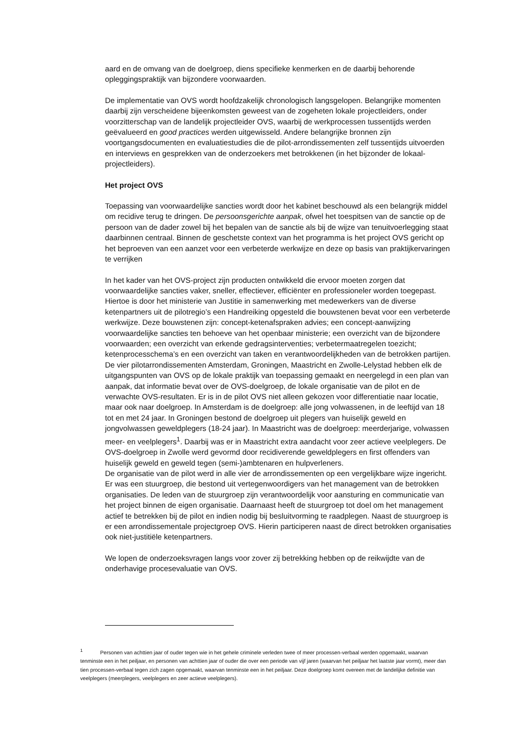aard en de omvang van de doelgroep, diens specifieke kenmerken en de daarbij behorende opleggingspraktijk van bijzondere voorwaarden.
De implementatie van OVS wordt hoofdzakelijk chronologisch langsgelopen. Belangrijke momenten daarbij zijn verscheidene bijeenkomsten geweest van de zogeheten lokale projectleiders, onder voorzitterschap van de landelijk projectleider OVS, waarbij de werkprocessen tussentijds werden geëvalueerd en good practices werden uitgewisseld. Andere belangrijke bronnen zijn voortgangsdocumenten en evaluatiestudies die de pilot-arrondissementen zelf tussentijds uitvoerden en interviews en gesprekken van de onderzoekers met betrokkenen (in het bijzonder de lokaal-projectleiders).
Het project OVS
Toepassing van voorwaardelijke sancties wordt door het kabinet beschouwd als een belangrijk middel om recidive terug te dringen. De persoonsgerichte aanpak, ofwel het toespitsen van de sanctie op de persoon van de dader zowel bij het bepalen van de sanctie als bij de wijze van tenuitvoerlegging staat daarbinnen centraal. Binnen de geschetste context van het programma is het project OVS gericht op het beproeven van een aanzet voor een verbeterde werkwijze en deze op basis van praktijkervaringen te verrijken
In het kader van het OVS-project zijn producten ontwikkeld die ervoor moeten zorgen dat voorwaardelijke sancties vaker, sneller, effectiever, efficiënter en professioneler worden toegepast. Hiertoe is door het ministerie van Justitie in samenwerking met medewerkers van de diverse ketenpartners uit de pilotregio’s een Handreiking opgesteld die bouwstenen bevat voor een verbeterde werkwijze. Deze bouwstenen zijn: concept-ketenafspraken advies; een concept-aanwijzing voorwaardelijke sancties ten behoeve van het openbaar ministerie; een overzicht van de bijzondere voorwaarden; een overzicht van erkende gedragsinterventies; verbetermaatregelen toezicht; ketenprocesschema’s en een overzicht van taken en verantwoordelijkheden van de betrokken partijen.
De vier pilotarrondissementen Amsterdam, Groningen, Maastricht en Zwolle-Lelystad hebben elk de uitgangspunten van OVS op de lokale praktijk van toepassing gemaakt en neergelegd in een plan van aanpak, dat informatie bevat over de OVS-doelgroep, de lokale organisatie van de pilot en de verwachte OVS-resultaten. Er is in de pilot OVS niet alleen gekozen voor differentiatie naar locatie, maar ook naar doelgroep. In Amsterdam is de doelgroep: alle jong volwassenen, in de leeftijd van 18 tot en met 24 jaar. In Groningen bestond de doelgroep uit plegers van huiselijk geweld en jongvolwassen geweldplegers (18-24 jaar). In Maastricht was de doelgroep: meerderjarige, volwassen meer- en veelplegers<sup>1</sup>. Daarbij was er in Maastricht extra aandacht voor zeer actieve veelplegers. De OVS-doelgroep in Zwolle werd gevormd door recidiverende geweldplegers en first offenders van huiselijk geweld en geweld tegen (semi-)ambtenaren en hulpverleners.
De organisatie van de pilot werd in alle vier de arrondissementen op een vergelijkbare wijze ingericht. Er was een stuurgroep, die bestond uit vertegenwoordigers van het management van de betrokken organisaties. De leden van de stuurgroep zijn verantwoordelijk voor aansturing en communicatie van het project binnen de eigen organisatie. Daarnaast heeft de stuurgroep tot doel om het management actief te betrekken bij de pilot en indien nodig bij besluitvorming te raadplegen. Naast de stuurgroep is er een arrondissementale projectgroep OVS. Hierin participeren naast de direct betrokken organisaties ook niet-justitiële ketenpartners.
We lopen de onderzoeksvragen langs voor zover zij betrekking hebben op de reikwijdte van de onderhavige procesevaluatie van OVS.
<sup>1</sup> Personen van achttien jaar of ouder tegen wie in het gehele criminele verleden twee of meer processen-verbaal werden opgemaakt, waarvan tenminste een in het peiljaar, en personen van achttien jaar of ouder die over een periode van vijf jaren (waarvan het peiljaar het laatste jaar vormt), meer dan tien processen-verbaal tegen zich zagen opgemaakt, waarvan tenminste een in het peiljaar. Deze doelgroep komt overeen met de landelijke definitie van veelplegers (meerplegers, veelplegers en zeer actieve veelplegers).